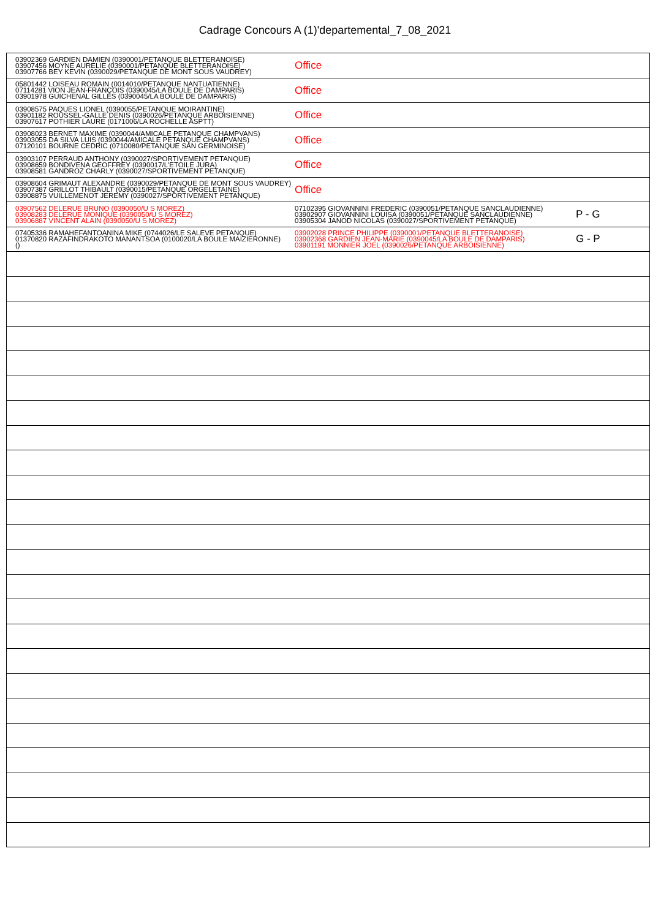Cadrage Concours A (1)'departemental_7_08_2021
| 03902369 GARDIEN DAMIEN (0390001/PETANQUE BLETTERANOISE) 03907456 MOYNE AURELIE (0390001/PETANQUE BLETTERANOISE) 03907766 BEY KEVIN (0390029/PETANQUE DE MONT SOUS VAUDREY) | Office | |
| 05801442 LOISEAU ROMAIN (0014010/PETANQUE NANTUATIENNE) 07114281 VION JEAN-FRANÇOIS (0390045/LA BOULE DE DAMPARIS) 03901978 GUICHENAL GILLES (0390045/LA BOULE DE DAMPARIS) | Office | |
| 03908575 PAQUES LIONEL (0390055/PETANQUE MOIRANTINE) 03901182 ROUSSEL-GALLE DENIS (0390026/PETANQUE ARBOISIENNE) 03907617 POTHIER LAURE (0171006/LA ROCHELLE ASPTT) | Office | |
| 03908023 BERNET MAXIME (0390044/AMICALE PETANQUE CHAMPVANS) 03903055 DA SILVA LUIS (0390044/AMICALE PETANQUE CHAMPVANS) 07120101 BOURNE CEDRIC (0710080/PETANQUE SAN GERMINOISE) | Office | |
| 03903107 PERRAUD ANTHONY (0390027/SPORTIVEMENT PETANQUE) 03908659 BONDIVENA GEOFFREY (0390017/L'ETOILE JURA) 03908581 GANDROZ CHARLY (0390027/SPORTIVEMENT PETANQUE) | Office | |
| 03908604 GRIMAUT ALEXANDRE (0390029/PETANQUE DE MONT SOUS VAUDREY) 03907387 GRILLOT THIBAULT (0390015/PETANQUE ORGELETAINE) 03908875 VUILLEMENOT JEREMY (0390027/SPORTIVEMENT PETANQUE) | Office | |
| 03907562 DELERUE BRUNO (0390050/U S MOREZ) 03908283 DELERUE MONIQUE (0390050/U S MOREZ) 03906887 VINCENT ALAIN (0390050/U S MOREZ) | 07102395 GIOVANNINI FREDERIC (0390051/PETANQUE SANCLAUDIENNE) 03902907 GIOVANNINI LOUISA (0390051/PETANQUE SANCLAUDIENNE) 03905304 JANOD NICOLAS (0390027/SPORTIVEMENT PETANQUE) | P - G |
| 07405336 RAMAHEFANTOANINA MIKE (0744026/LE SALEVE PETANQUE) 01370820 RAZAFINDRAKOTO MANANTSOA (0100020/LA BOULE MAIZIERONNE) () | 03902028 PRINCE PHILIPPE (0390001/PETANQUE BLETTERANOISE) 03902368 GARDIEN JEAN-MARIE (0390045/LA BOULE DE DAMPARIS) 03901191 MONNIER JOEL (0390026/PETANQUE ARBOISIENNE) | G - P |